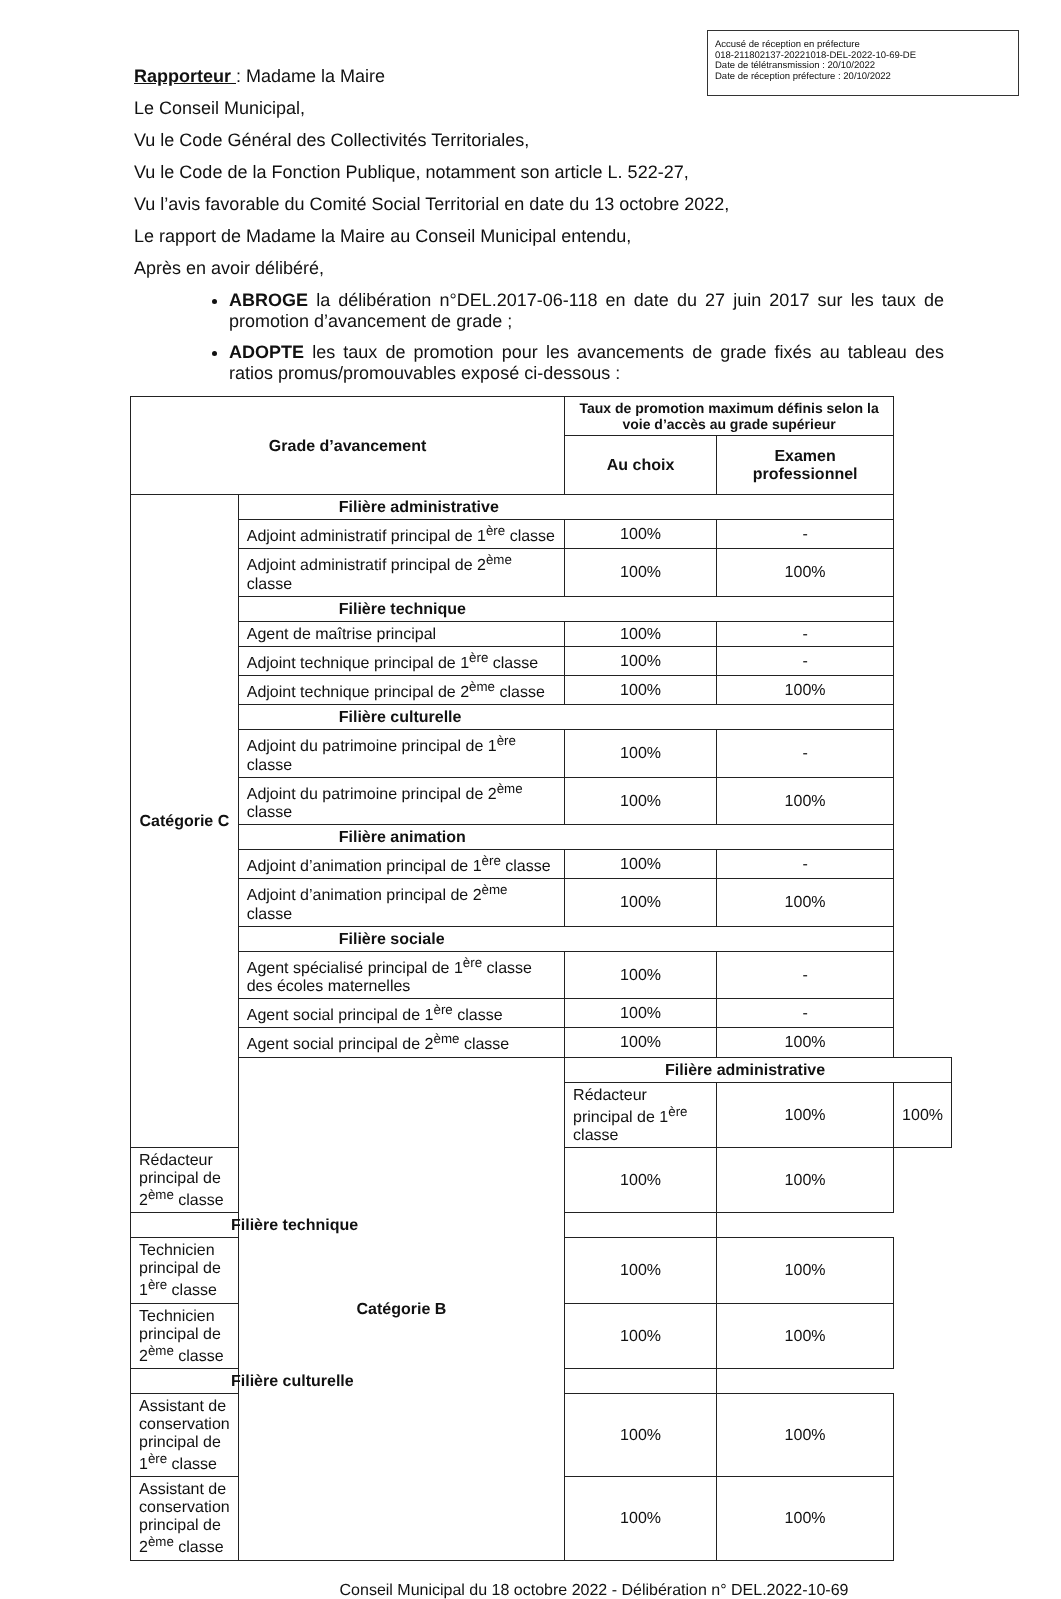Accusé de réception en préfecture
018-211802137-20221018-DEL-2022-10-69-DE
Date de télétransmission : 20/10/2022
Date de réception préfecture : 20/10/2022
Rapporteur : Madame la Maire
Le Conseil Municipal,
Vu le Code Général des Collectivités Territoriales,
Vu le Code de la Fonction Publique, notamment son article L. 522-27,
Vu l’avis favorable du Comité Social Territorial en date du 13 octobre 2022,
Le rapport de Madame la Maire au Conseil Municipal entendu,
Après en avoir délibéré,
ABROGE la délibération n°DEL.2017-06-118 en date du 27 juin 2017 sur les taux de promotion d’avancement de grade ;
ADOPTE les taux de promotion pour les avancements de grade fixés au tableau des ratios promus/promouvables exposé ci-dessous :
| Grade d’avancement | | Taux de promotion maximum définis selon la voie d’accès au grade supérieur | | |
| --- | --- | --- | --- | --- |
| | | Au choix | Examen professionnel | |
| Catégorie C | Filière administrative | | | |
| | Adjoint administratif principal de 1<sup>ère</sup> classe | 100% | - | |
| | Adjoint administratif principal de 2<sup>ème</sup> classe | 100% | 100% | |
| | Filière technique | | | |
| | Agent de maîtrise principal | 100% | - | |
| | Adjoint technique principal de 1<sup>ère</sup> classe | 100% | - | |
| | Adjoint technique principal de 2<sup>ème</sup> classe | 100% | 100% | |
| | Filière culturelle | | | |
| | Adjoint du patrimoine principal de 1<sup>ère</sup> classe | 100% | - | |
| | Adjoint du patrimoine principal de 2<sup>ème</sup> classe | 100% | 100% | |
| | Filière animation | | | |
| | Adjoint d’animation principal de 1<sup>ère</sup> classe | 100% | - | |
| | Adjoint d’animation principal de 2<sup>ème</sup> classe | 100% | 100% | |
| | Filière sociale | | | |
| | Agent spécialisé principal de 1<sup>ère</sup> classe des écoles maternelles | 100% | - | |
| | Agent social principal de 1<sup>ère</sup> classe | 100% | - | |
| | Agent social principal de 2<sup>ème</sup> classe | 100% | 100% | |
| | Catégorie B | Filière administrative | | |
| | | Rédacteur principal de 1<sup>ère</sup> classe | 100% | 100% |
| Rédacteur principal de 2<sup>ème</sup> classe | | 100% | 100% | |
| Filière technique | | | | |
| Technicien principal de 1<sup>ère</sup> classe | | 100% | 100% | |
| Technicien principal de 2<sup>ème</sup> classe | | 100% | 100% | |
| Filière culturelle | | | | |
| Assistant de conservation principal de 1<sup>ère</sup> classe | | 100% | 100% | |
| Assistant de conservation principal de 2<sup>ème</sup> classe | | 100% | 100% | |
Conseil Municipal du 18 octobre 2022 - Délibération n° DEL.2022-10-69